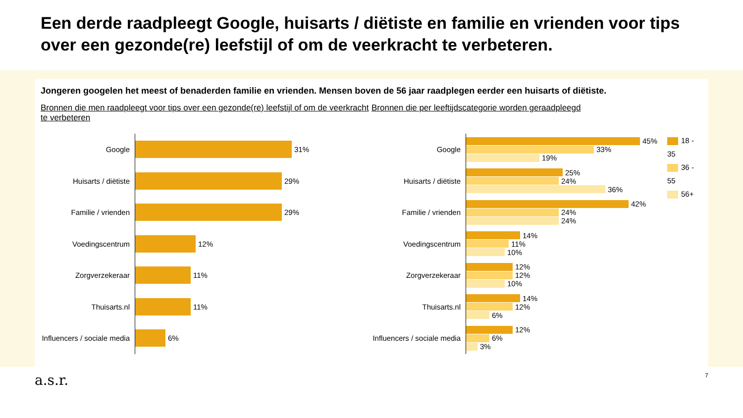Een derde raadpleegt Google, huisarts / diëtiste en familie en vrienden voor tips over een gezonde(re) leefstijl of om de veerkracht te verbeteren.
Jongeren googelen het meest of benaderden familie en vrienden. Mensen boven de 56 jaar raadplegen eerder een huisarts of diëtiste.
Bronnen die men raadpleegt voor tips over een gezonde(re) leefstijl of om de veerkracht te verbeteren
Google
31%
Huisarts / diëtiste
29%
Familie / vrienden
29%
Voedingscentrum
12%
Zorgverzekeraar
11%
Thuisarts.nl
11%
Influencers / sociale media
6%
Bronnen die per leeftijdscategorie worden geraadpleegd
Google
45%
33%
19%
Huisarts / diëtiste
25%
24%
36%
Familie / vrienden
42%
24%
24%
Voedingscentrum
14%
11%
10%
Zorgverzekeraar
12%
12%
10%
Thuisarts.nl
14%
12%
6%
Influencers / sociale media
12%
6%
3%
18 - 35
36 - 55
56+
a.s.r. 7